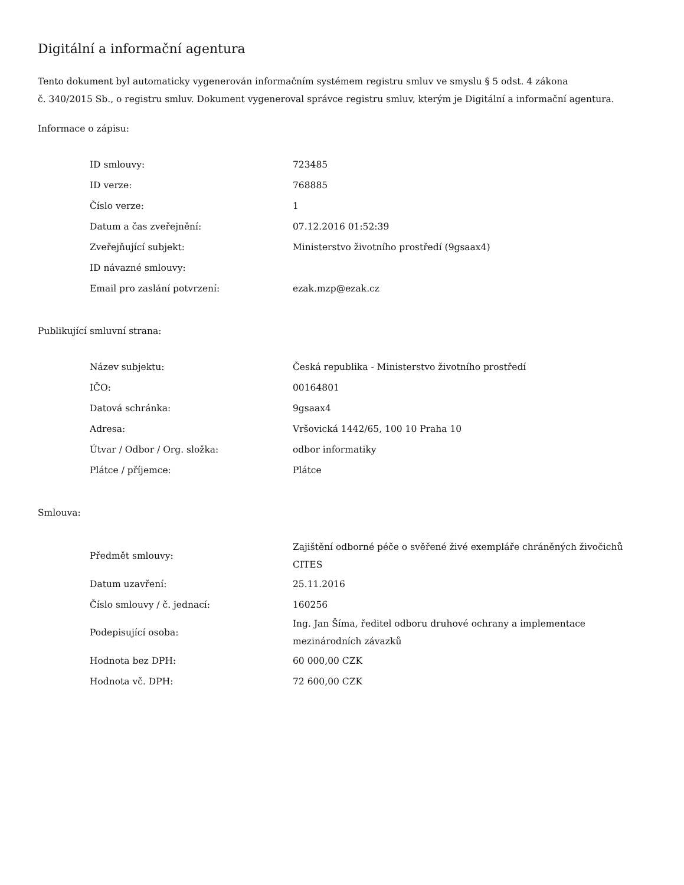Digitální a informační agentura
Tento dokument byl automaticky vygenerován informačním systémem registru smluv ve smyslu § 5 odst. 4 zákona
č. 340/2015 Sb., o registru smluv. Dokument vygeneroval správce registru smluv, kterým je Digitální a informační agentura.
Informace o zápisu:
| ID smlouvy: | 723485 |
| ID verze: | 768885 |
| Číslo verze: | 1 |
| Datum a čas zveřejnění: | 07.12.2016 01:52:39 |
| Zveřejňující subjekt: | Ministerstvo životního prostředí (9gsaax4) |
| ID návazné smlouvy: | |
| Email pro zaslání potvrzení: | ezak.mzp@ezak.cz |
Publikující smluvní strana:
| Název subjektu: | Česká republika - Ministerstvo životního prostředí |
| IČO: | 00164801 |
| Datová schránka: | 9gsaax4 |
| Adresa: | Vršovická 1442/65, 100 10 Praha 10 |
| Útvar / Odbor / Org. složka: | odbor informatiky |
| Plátce / příjemce: | Plátce |
Smlouva:
| Předmět smlouvy: | Zajištění odborné péče o svěřené živé exempláře chráněných živočichů CITES |
| Datum uzavření: | 25.11.2016 |
| Číslo smlouvy / č. jednací: | 160256 |
| Podepisující osoba: | Ing. Jan Šíma, ředitel odboru druhové ochrany a implementace mezinárodních závazků |
| Hodnota bez DPH: | 60 000,00 CZK |
| Hodnota vč. DPH: | 72 600,00 CZK |